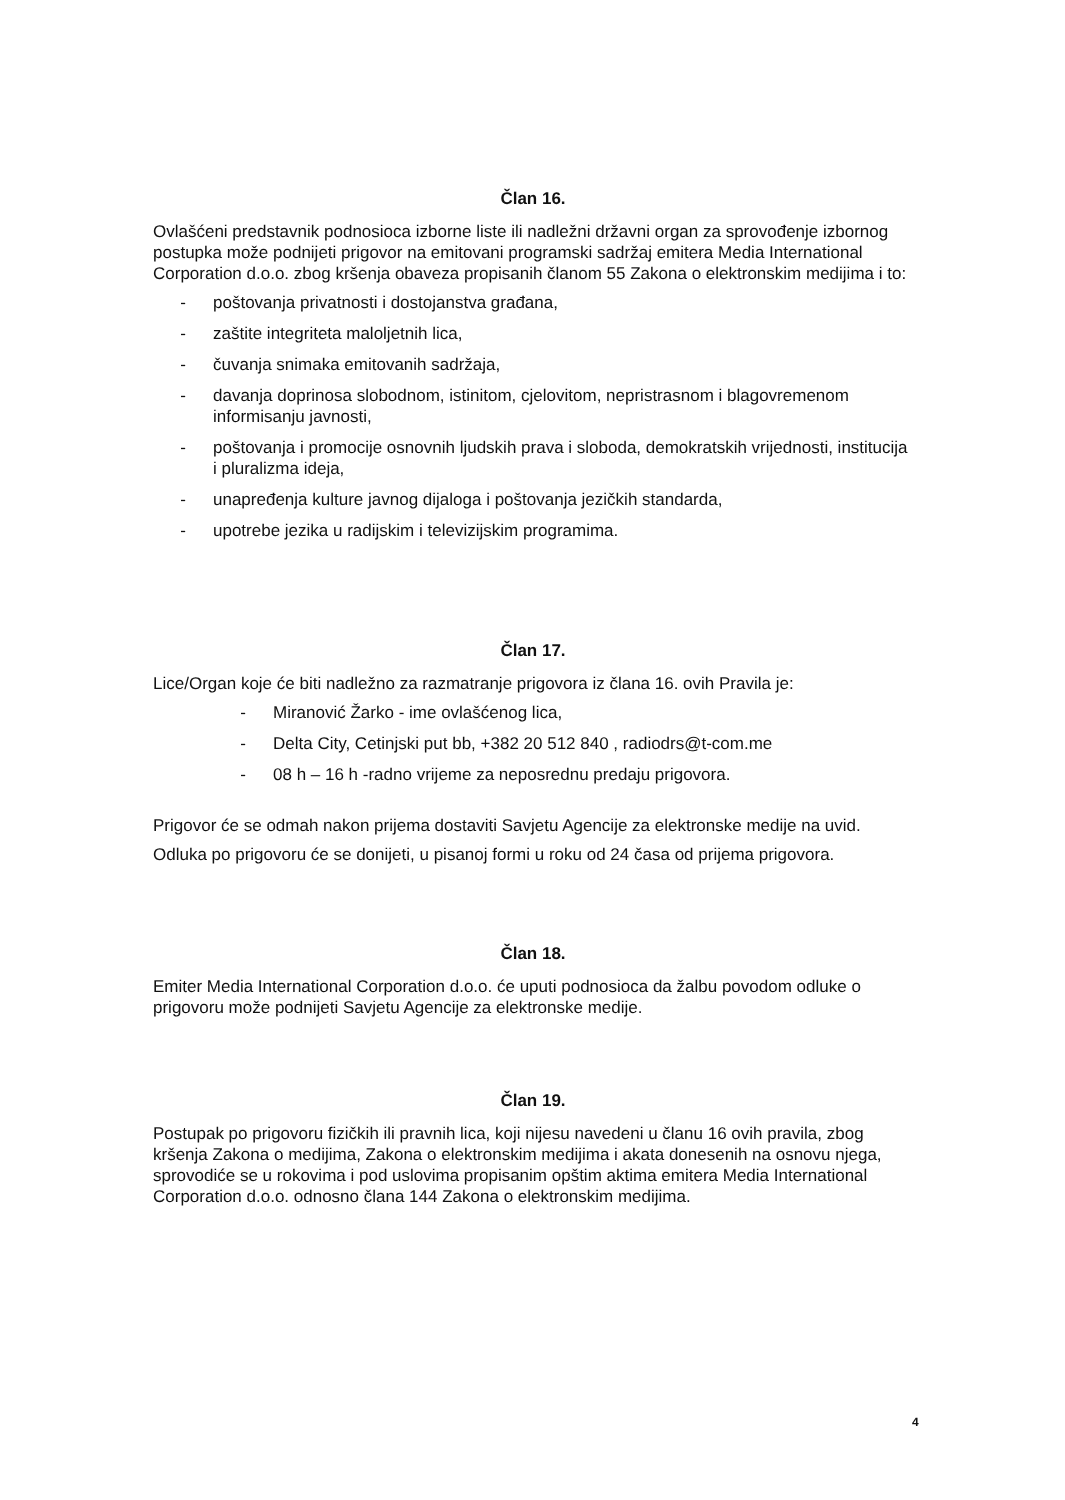Član 16.
Ovlašćeni predstavnik podnosioca izborne liste ili nadležni državni organ za sprovođenje izbornog postupka može podnijeti prigovor na emitovani programski sadržaj emitera Media International Corporation d.o.o. zbog kršenja obaveza propisanih članom 55 Zakona o elektronskim medijima i to:
- poštovanja privatnosti i dostojanstva građana,
- zaštite integriteta maloljetnih lica,
- čuvanja snimaka emitovanih sadržaja,
- davanja doprinosa slobodnom, istinitom, cjelovitom, nepristrasnom i blagovremenom informisanju javnosti,
- poštovanja i promocije osnovnih ljudskih prava i sloboda, demokratskih vrijednosti, institucija i pluralizma ideja,
- unapređenja kulture javnog dijaloga i poštovanja jezičkih standarda,
- upotrebe jezika u radijskim i televizijskim programima.
Član 17.
Lice/Organ koje će biti nadležno za razmatranje prigovora iz člana 16. ovih Pravila je:
- Miranović Žarko - ime ovlašćenog lica,
- Delta City, Cetinjski put bb, +382 20 512 840 , radiodrs@t-com.me
- 08 h – 16 h -radno vrijeme za neposrednu predaju prigovora.
Prigovor će se odmah nakon prijema dostaviti Savjetu Agencije za elektronske medije na uvid.
Odluka po prigovoru će se donijeti, u pisanoj formi u roku od 24 časa od prijema prigovora.
Član 18.
Emiter Media International Corporation d.o.o. će uputi podnosioca da žalbu povodom odluke o prigovoru može podnijeti Savjetu Agencije za elektronske medije.
Član 19.
Postupak po prigovoru fizičkih ili pravnih lica, koji nijesu navedeni u članu 16 ovih pravila, zbog kršenja Zakona o medijima, Zakona o elektronskim medijima i akata donesenih na osnovu njega, sprovodiće se u rokovima i pod uslovima propisanim opštim aktima emitera Media International Corporation d.o.o. odnosno člana 144 Zakona o elektronskim medijima.
4